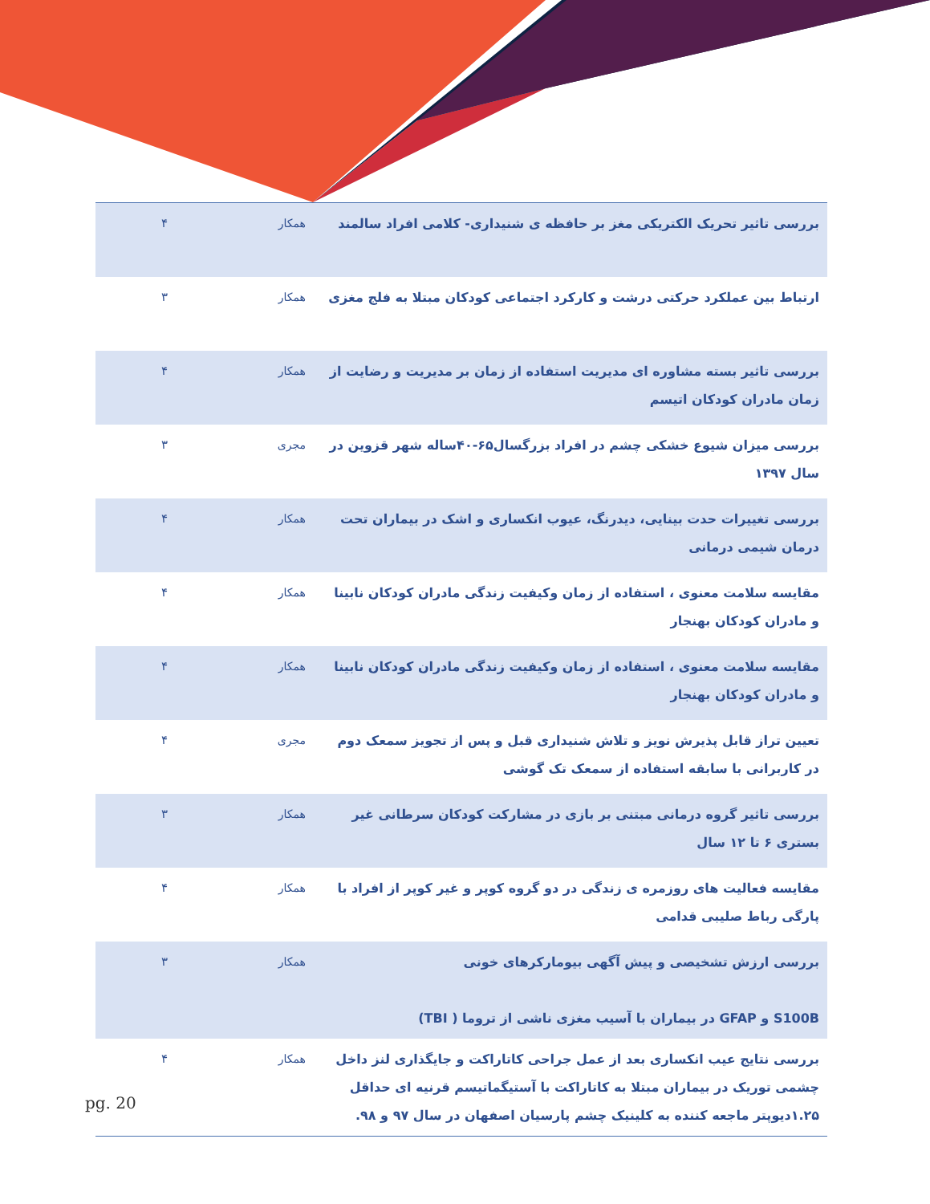| بررسی تاثیر تحریک الکتریکی مغز بر حافظه ی شنیداری- کلامی افراد سالمند | همکار | ۴ |
| ارتباط بین عملکرد حرکتی درشت و کارکرد اجتماعی کودکان مبتلا به فلج مغزی | همکار | ۳ |
| بررسی تاثیر بسته مشاوره ای مدیریت استفاده از زمان بر مدیریت و رضایت از زمان مادران کودکان اتیسم | همکار | ۴ |
| بررسی میزان شیوع خشکی چشم در افراد بزرگسال۶۵-۴۰ساله شهر قزوین در سال ۱۳۹۷ | مجری | ۳ |
| بررسی تغییرات حدت بینایی، دیدرنگ، عیوب انکساری و اشک در بیماران تحت درمان شیمی درمانی | همکار | ۴ |
| مقایسه سلامت معنوی ، استفاده از زمان وکیفیت زندگی مادران کودکان نابینا و مادران کودکان بهنجار | همکار | ۴ |
| مقایسه سلامت معنوی ، استفاده از زمان وکیفیت زندگی مادران کودکان نابینا و مادران کودکان بهنجار | همکار | ۴ |
| تعیین تراز قابل پذیرش نویز و تلاش شنیداری قبل و پس از تجویز سمعک دوم در کاربرانی با سابقه استفاده از سمعک تک گوشی | مجری | ۴ |
| بررسی تاثیر گروه درمانی مبتنی بر بازی در مشارکت کودکان سرطانی غیر بستری ۶ تا ۱۲ سال | همکار | ۳ |
| مقایسه فعالیت های روزمره ی زندگی در دو گروه کوپر و غیر کوپر از افراد با پارگی رباط صلیبی قدامی | همکار | ۴ |
| بررسی ارزش تشخیصی و پیش آگهی بیومارکرهای خونی S100B و GFAP در بیماران با آسیب مغزی ناشی از تروما ( TBI) | همکار | ۳ |
| بررسی نتایج عیب انکساری بعد از عمل جراحی کاتاراکت و جایگذاری لنز داخل چشمی توریک در بیماران مبتلا به کاتاراکت با آستیگماتیسم قرنیه ای حداقل ۱.۲۵دیوپتر ماجعه کننده به کلینیک چشم پارسیان اصفهان در سال ۹۷ و ۹۸. | همکار | ۴ |
pg. 20